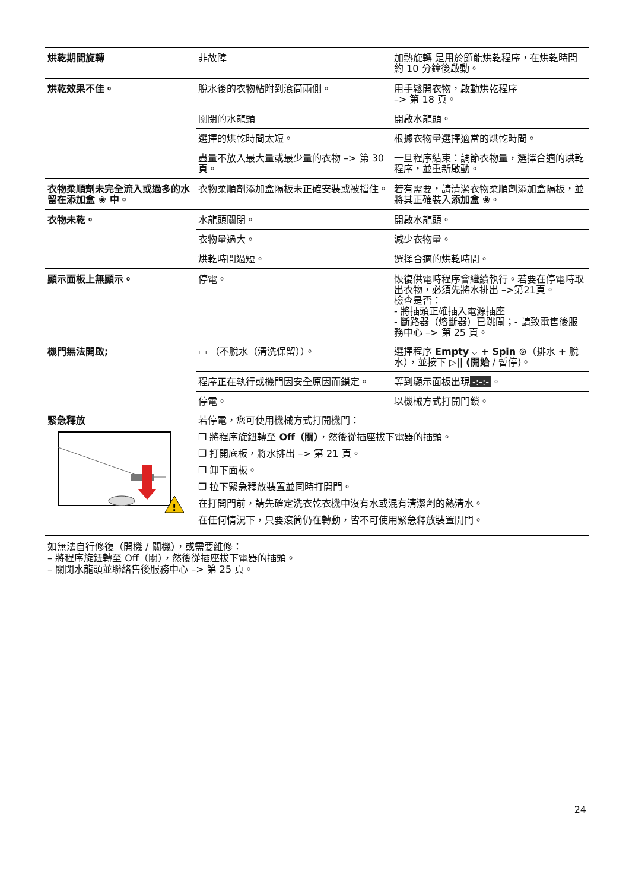| 烘乾期間旋轉 | 非故障 | 加熱旋轉 是用於節能烘乾程序，在烘乾時間約 10 分鐘後啟動。 |
| 烘乾效果不佳。 | 脫水後的衣物粘附到滾筒兩側。 | 用手鬆開衣物，啟動烘乾程序 –> 第 18 頁。 |
| | 關閉的水龍頭 | 開啟水龍頭。 |
| | 選擇的烘乾時間太短。 | 根據衣物量選擇適當的烘乾時間。 |
| | 盡量不放入最大量或最少量的衣物 –> 第 30 頁。 | 一旦程序結束：調節衣物量，選擇合適的烘乾程序，並重新啟動。 |
| 衣物柔順劑未完全流入或過多的水留在添加盒 ❀ 中。 | 衣物柔順劑添加盒隔板未正確安裝或被擋住。 | 若有需要，請清潔衣物柔順劑添加盒隔板，並將其正確裝入 添加盒 ❀。 |
| 衣物未乾。 | 水龍頭關閉。 | 開啟水龍頭。 |
| | 衣物量過大。 | 減少衣物量。 |
| | 烘乾時間過短。 | 選擇合適的烘乾時間。 |
| 顯示面板上無顯示。 | 停電。 | 恢復供電時程序會繼續執行。若要在停電時取出衣物，必須先將水排出 –>第21頁。 檢查是否： - 將插頭正確插入電源插座 - 斷路器（熔斷器）已跳閘；- 請致電售後服務中心 –> 第 25 頁。 |
| 機門無法開啟; | ▭ （不脫水（清洗保留））。 | 選擇程序 Empty ⌵ + Spin ⊚（排水 + 脫水），並按下 ▷// (開始 / 暫停)。 |
| | 程序正在執行或機門因安全原因而鎖定。 | 等到顯示面板出現 -:-:- 。 |
| | 停電。 | 以機械方式打開門鎖。 |
| 緊急釋放 ! | 若停電，您可使用機械方式打開機門： ❒ 將程序旋鈕轉至 Off（關） ，然後從插座拔下電器的插頭。 ❒ 打開底板，將水排出 –> 第 21 頁。 ❒ 卸下面板。 ❒ 拉下緊急釋放裝置並同時打開門。 在打開門前，請先確定洗衣乾衣機中沒有水或混有清潔劑的熱清水。 在任何情況下，只要滾筒仍在轉動，皆不可使用緊急釋放裝置開門。 | |
如無法自行修復（開機 / 關機），或需要維修：
– 將程序旋鈕轉至 Off（關），然後從插座拔下電器的插頭。
– 關閉水龍頭並聯絡售後服務中心 –> 第 25 頁。
24